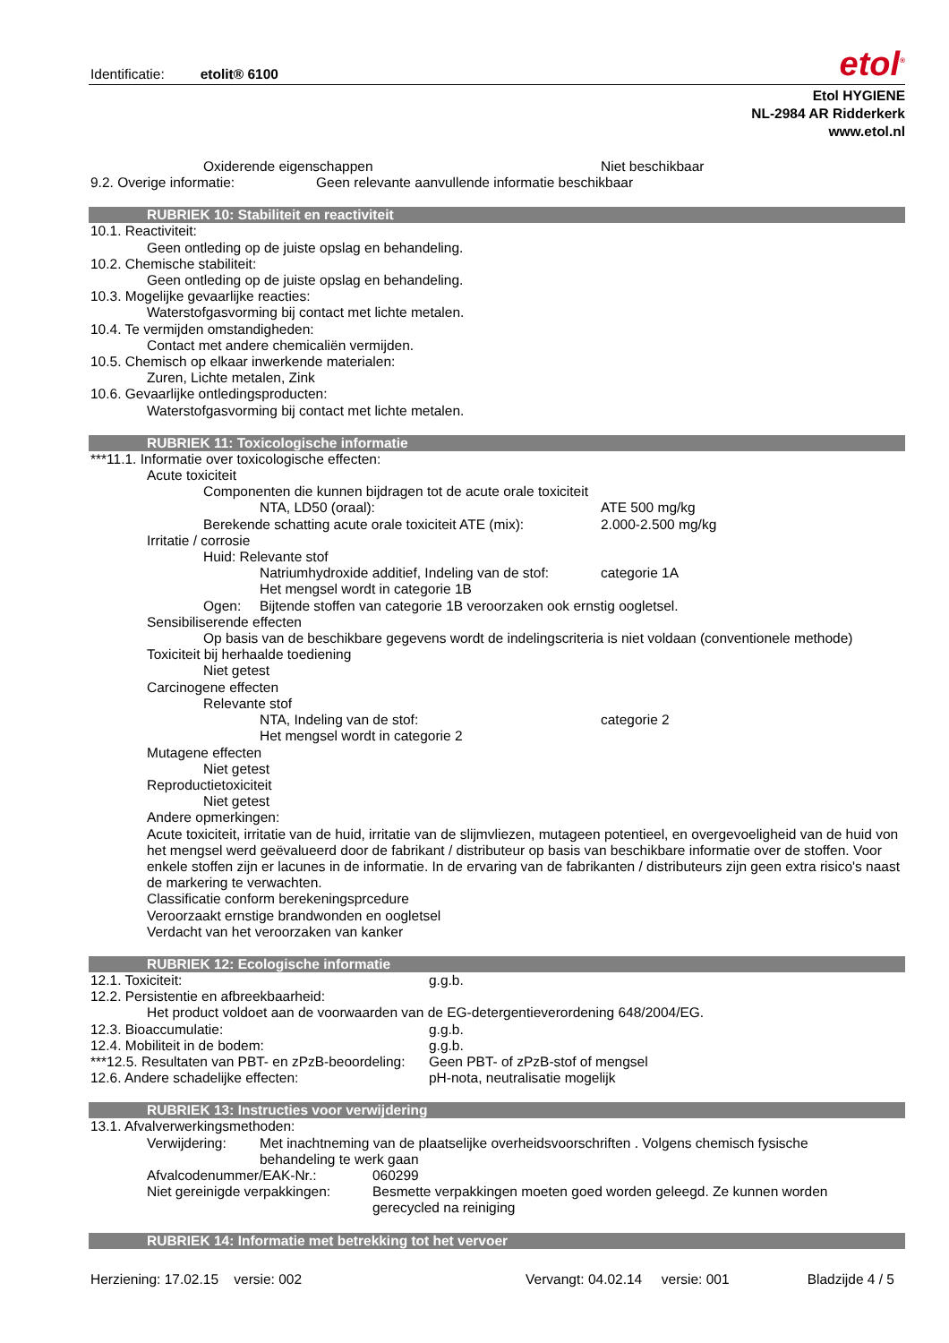Identificatie: etolit® 6100 etol<sup>®</sup>
Etol HYGIENE
NL-2984 AR Ridderkerk
www.etol.nl
Oxiderende eigenschappen Niet beschikbaar
9.2. Overige informatie: Geen relevante aanvullende informatie beschikbaar
RUBRIEK 10: Stabiliteit en reactiviteit
10.1. Reactiviteit:
Geen ontleding op de juiste opslag en behandeling.
10.2. Chemische stabiliteit:
Geen ontleding op de juiste opslag en behandeling.
10.3. Mogelijke gevaarlijke reacties:
Waterstofgasvorming bij contact met lichte metalen.
10.4. Te vermijden omstandigheden:
Contact met andere chemicaliën vermijden.
10.5. Chemisch op elkaar inwerkende materialen:
Zuren, Lichte metalen, Zink
10.6. Gevaarlijke ontledingsproducten:
Waterstofgasvorming bij contact met lichte metalen.
RUBRIEK 11: Toxicologische informatie
***11.1. Informatie over toxicologische effecten:
Acute toxiciteit
Componenten die kunnen bijdragen tot de acute orale toxiciteit
NTA, LD50 (oraal): ATE 500 mg/kg
Berekende schatting acute orale toxiciteit ATE (mix): 2.000-2.500 mg/kg
Irritatie / corrosie
Huid: Relevante stof
Natriumhydroxide additief, Indeling van de stof: categorie 1A
Het mengsel wordt in categorie 1B
Ogen: Bijtende stoffen van categorie 1B veroorzaken ook ernstig oogletsel.
Sensibiliserende effecten
Op basis van de beschikbare gegevens wordt de indelingscriteria is niet voldaan (conventionele methode)
Toxiciteit bij herhaalde toediening
Niet getest
Carcinogene effecten
Relevante stof
NTA, Indeling van de stof: categorie 2
Het mengsel wordt in categorie 2
Mutagene effecten
Niet getest
Reproductietoxiciteit
Niet getest
Andere opmerkingen:
Acute toxiciteit, irritatie van de huid, irritatie van de slijmvliezen, mutageen potentieel, en overgevoeligheid van de huid von het mengsel werd geëvalueerd door de fabrikant / distributeur op basis van beschikbare informatie over de stoffen. Voor enkele stoffen zijn er lacunes in de informatie. In de ervaring van de fabrikanten / distributeurs zijn geen extra risico's naast de markering te verwachten.
Classificatie conform berekeningsprcedure
Veroorzaakt ernstige brandwonden en oogletsel
Verdacht van het veroorzaken van kanker
RUBRIEK 12: Ecologische informatie
12.1. Toxiciteit: g.g.b.
12.2. Persistentie en afbreekbaarheid:
Het product voldoet aan de voorwaarden van de EG-detergentieverordening 648/2004/EG.
12.3. Bioaccumulatie: g.g.b.
12.4. Mobiliteit in de bodem: g.g.b.
***12.5. Resultaten van PBT- en zPzB-beoordeling: Geen PBT- of zPzB-stof of mengsel
12.6. Andere schadelijke effecten: pH-nota, neutralisatie mogelijk
RUBRIEK 13: Instructies voor verwijdering
13.1. Afvalverwerkingsmethoden:
Verwijdering: Met inachtneming van de plaatselijke overheidsvoorschriften . Volgens chemisch fysische behandeling te werk gaan
Afvalcodenummer/EAK-Nr.: 060299
Niet gereinigde verpakkingen: Besmette verpakkingen moeten goed worden geleegd. Ze kunnen worden gerecycled na reiniging
RUBRIEK 14: Informatie met betrekking tot het vervoer
Herziening: 17.02.15 versie: 002 Vervangt: 04.02.14 versie: 001 Bladzijde 4 / 5